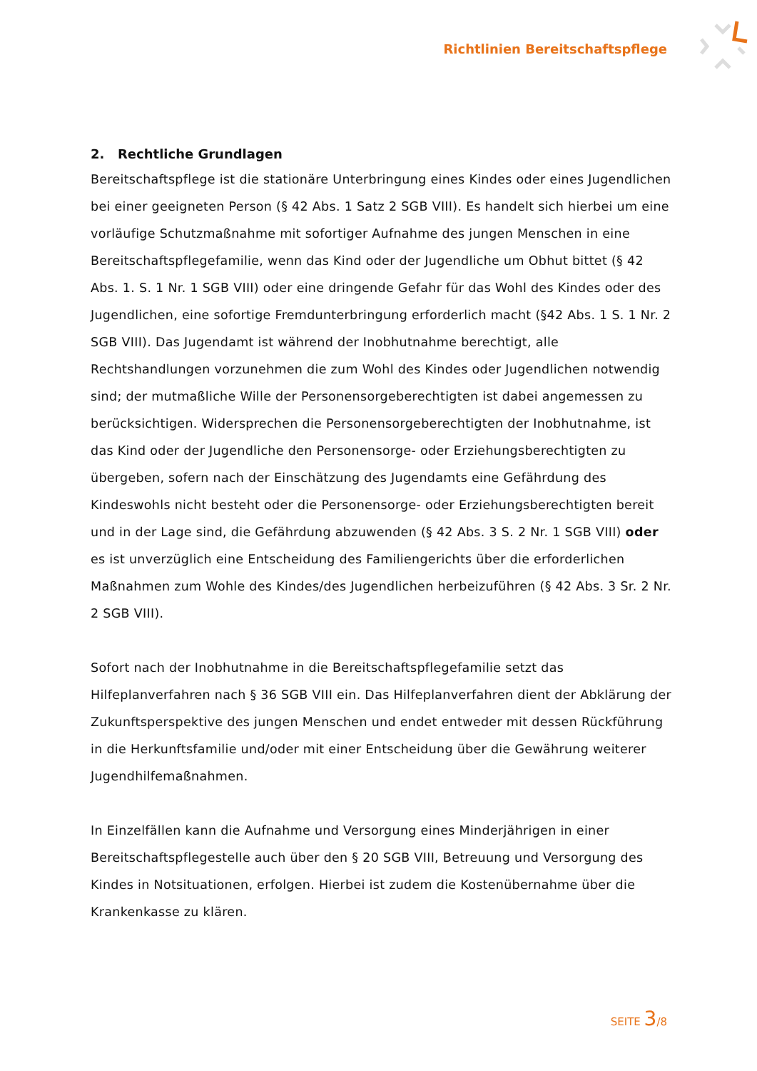Richtlinien Bereitschaftspflege
2. Rechtliche Grundlagen
Bereitschaftspflege ist die stationäre Unterbringung eines Kindes oder eines Jugendlichen bei einer geeigneten Person (§ 42 Abs. 1 Satz 2 SGB VIII). Es handelt sich hierbei um eine vorläufige Schutzmaßnahme mit sofortiger Aufnahme des jungen Menschen in eine Bereitschaftspflegefamilie, wenn das Kind oder der Jugendliche um Obhut bittet (§ 42 Abs. 1. S. 1 Nr. 1 SGB VIII) oder eine dringende Gefahr für das Wohl des Kindes oder des Jugendlichen, eine sofortige Fremdunterbringung erforderlich macht (§42 Abs. 1 S. 1 Nr. 2 SGB VIII). Das Jugendamt ist während der Inobhutnahme berechtigt, alle Rechtshandlungen vorzunehmen die zum Wohl des Kindes oder Jugendlichen notwendig sind; der mutmaßliche Wille der Personensorgeberechtigten ist dabei angemessen zu berücksichtigen. Widersprechen die Personensorgeberechtigten der Inobhutnahme, ist das Kind oder der Jugendliche den Personensorge- oder Erziehungsberechtigten zu übergeben, sofern nach der Einschätzung des Jugendamts eine Gefährdung des Kindeswohls nicht besteht oder die Personensorge- oder Erziehungsberechtigten bereit und in der Lage sind, die Gefährdung abzuwenden (§ 42 Abs. 3 S. 2 Nr. 1 SGB VIII) oder es ist unverzüglich eine Entscheidung des Familiengerichts über die erforderlichen Maßnahmen zum Wohle des Kindes/des Jugendlichen herbeizuführen (§ 42 Abs. 3 Sr. 2 Nr. 2 SGB VIII).
Sofort nach der Inobhutnahme in die Bereitschaftspflegefamilie setzt das Hilfeplanverfahren nach § 36 SGB VIII ein. Das Hilfeplanverfahren dient der Abklärung der Zukunftsperspektive des jungen Menschen und endet entweder mit dessen Rückführung in die Herkunftsfamilie und/oder mit einer Entscheidung über die Gewährung weiterer Jugendhilfemaßnahmen.
In Einzelfällen kann die Aufnahme und Versorgung eines Minderjährigen in einer Bereitschaftspflegestelle auch über den § 20 SGB VIII, Betreuung und Versorgung des Kindes in Notsituationen, erfolgen. Hierbei ist zudem die Kostenübernahme über die Krankenkasse zu klären.
SEITE 3/8